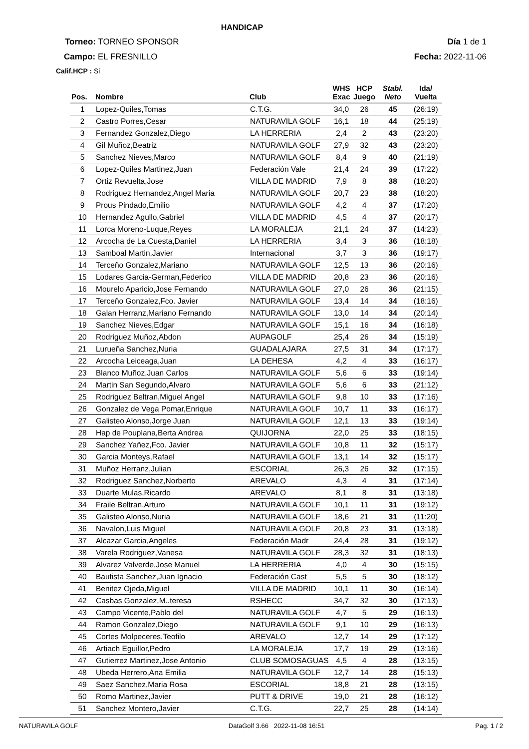HANDICAP
Torneo: TORNEO SPONSOR Día 1 de 1
Campo: EL FRESNILLO Fecha: 2022-11-06
Calif.HCP : Si
| Pos. | Nombre | Club | WHS Exac | HCP Juego | Stabl. Neto | Ida/ Vuelta |
| --- | --- | --- | --- | --- | --- | --- |
| 1 | Lopez-Quiles,Tomas | C.T.G. | 34,0 | 26 | 45 | (26:19) |
| 2 | Castro Porres,Cesar | NATURAVILA GOLF | 16,1 | 18 | 44 | (25:19) |
| 3 | Fernandez Gonzalez,Diego | LA HERRERIA | 2,4 | 2 | 43 | (23:20) |
| 4 | Gil Muñoz,Beatriz | NATURAVILA GOLF | 27,9 | 32 | 43 | (23:20) |
| 5 | Sanchez Nieves,Marco | NATURAVILA GOLF | 8,4 | 9 | 40 | (21:19) |
| 6 | Lopez-Quiles Martinez,Juan | Federación Vale | 21,4 | 24 | 39 | (17:22) |
| 7 | Ortiz Revuelta,Jose | VILLA DE MADRID | 7,9 | 8 | 38 | (18:20) |
| 8 | Rodriguez Hernandez,Angel Maria | NATURAVILA GOLF | 20,7 | 23 | 38 | (18:20) |
| 9 | Prous Pindado,Emilio | NATURAVILA GOLF | 4,2 | 4 | 37 | (17:20) |
| 10 | Hernandez Agullo,Gabriel | VILLA DE MADRID | 4,5 | 4 | 37 | (20:17) |
| 11 | Lorca Moreno-Luque,Reyes | LA MORALEJA | 21,1 | 24 | 37 | (14:23) |
| 12 | Arcocha de La Cuesta,Daniel | LA HERRERIA | 3,4 | 3 | 36 | (18:18) |
| 13 | Samboal Martin,Javier | Internacional | 3,7 | 3 | 36 | (19:17) |
| 14 | Terceño Gonzalez,Mariano | NATURAVILA GOLF | 12,5 | 13 | 36 | (20:16) |
| 15 | Lodares Garcia-German,Federico | VILLA DE MADRID | 20,8 | 23 | 36 | (20:16) |
| 16 | Mourelo Aparicio,Jose Fernando | NATURAVILA GOLF | 27,0 | 26 | 36 | (21:15) |
| 17 | Terceño Gonzalez,Fco. Javier | NATURAVILA GOLF | 13,4 | 14 | 34 | (18:16) |
| 18 | Galan Herranz,Mariano Fernando | NATURAVILA GOLF | 13,0 | 14 | 34 | (20:14) |
| 19 | Sanchez Nieves,Edgar | NATURAVILA GOLF | 15,1 | 16 | 34 | (16:18) |
| 20 | Rodriguez Muñoz,Abdon | AUPAGOLF | 25,4 | 26 | 34 | (15:19) |
| 21 | Lurueña Sanchez,Nuria | GUADALAJARA | 27,5 | 31 | 34 | (17:17) |
| 22 | Arcocha Leiceaga,Juan | LA DEHESA | 4,2 | 4 | 33 | (16:17) |
| 23 | Blanco Muñoz,Juan Carlos | NATURAVILA GOLF | 5,6 | 6 | 33 | (19:14) |
| 24 | Martin San Segundo,Alvaro | NATURAVILA GOLF | 5,6 | 6 | 33 | (21:12) |
| 25 | Rodriguez Beltran,Miguel Angel | NATURAVILA GOLF | 9,8 | 10 | 33 | (17:16) |
| 26 | Gonzalez de Vega Pomar,Enrique | NATURAVILA GOLF | 10,7 | 11 | 33 | (16:17) |
| 27 | Galisteo Alonso,Jorge Juan | NATURAVILA GOLF | 12,1 | 13 | 33 | (19:14) |
| 28 | Hap de Pouplana,Berta Andrea | QUIJORNA | 22,0 | 25 | 33 | (18:15) |
| 29 | Sanchez Yañez,Fco. Javier | NATURAVILA GOLF | 10,8 | 11 | 32 | (15:17) |
| 30 | Garcia Monteys,Rafael | NATURAVILA GOLF | 13,1 | 14 | 32 | (15:17) |
| 31 | Muñoz Herranz,Julian | ESCORIAL | 26,3 | 26 | 32 | (17:15) |
| 32 | Rodriguez Sanchez,Norberto | AREVALO | 4,3 | 4 | 31 | (17:14) |
| 33 | Duarte Mulas,Ricardo | AREVALO | 8,1 | 8 | 31 | (13:18) |
| 34 | Fraile Beltran,Arturo | NATURAVILA GOLF | 10,1 | 11 | 31 | (19:12) |
| 35 | Galisteo Alonso,Nuria | NATURAVILA GOLF | 18,6 | 21 | 31 | (11:20) |
| 36 | Navalon,Luis Miguel | NATURAVILA GOLF | 20,8 | 23 | 31 | (13:18) |
| 37 | Alcazar Garcia,Angeles | Federación Madr | 24,4 | 28 | 31 | (19:12) |
| 38 | Varela Rodriguez,Vanesa | NATURAVILA GOLF | 28,3 | 32 | 31 | (18:13) |
| 39 | Alvarez Valverde,Jose Manuel | LA HERRERIA | 4,0 | 4 | 30 | (15:15) |
| 40 | Bautista Sanchez,Juan Ignacio | Federación Cast | 5,5 | 5 | 30 | (18:12) |
| 41 | Benitez Ojeda,Miguel | VILLA DE MADRID | 10,1 | 11 | 30 | (16:14) |
| 42 | Casbas Gonzalez,M..teresa | RSHECC | 34,7 | 32 | 30 | (17:13) |
| 43 | Campo Vicente,Pablo del | NATURAVILA GOLF | 4,7 | 5 | 29 | (16:13) |
| 44 | Ramon Gonzalez,Diego | NATURAVILA GOLF | 9,1 | 10 | 29 | (16:13) |
| 45 | Cortes Molpeceres,Teofilo | AREVALO | 12,7 | 14 | 29 | (17:12) |
| 46 | Artiach Eguillor,Pedro | LA MORALEJA | 17,7 | 19 | 29 | (13:16) |
| 47 | Gutierrez Martinez,Jose Antonio | CLUB SOMOSAGUAS | 4,5 | 4 | 28 | (13:15) |
| 48 | Ubeda Herrero,Ana Emilia | NATURAVILA GOLF | 12,7 | 14 | 28 | (15:13) |
| 49 | Saez Sanchez,Maria Rosa | ESCORIAL | 18,8 | 21 | 28 | (13:15) |
| 50 | Romo Martinez,Javier | PUTT & DRIVE | 19,0 | 21 | 28 | (16:12) |
| 51 | Sanchez Montero,Javier | C.T.G. | 22,7 | 25 | 28 | (14:14) |
NATURAVILA GOLF DataGolf 3.66 2022-11-08 16:51 Pag. 1 / 2